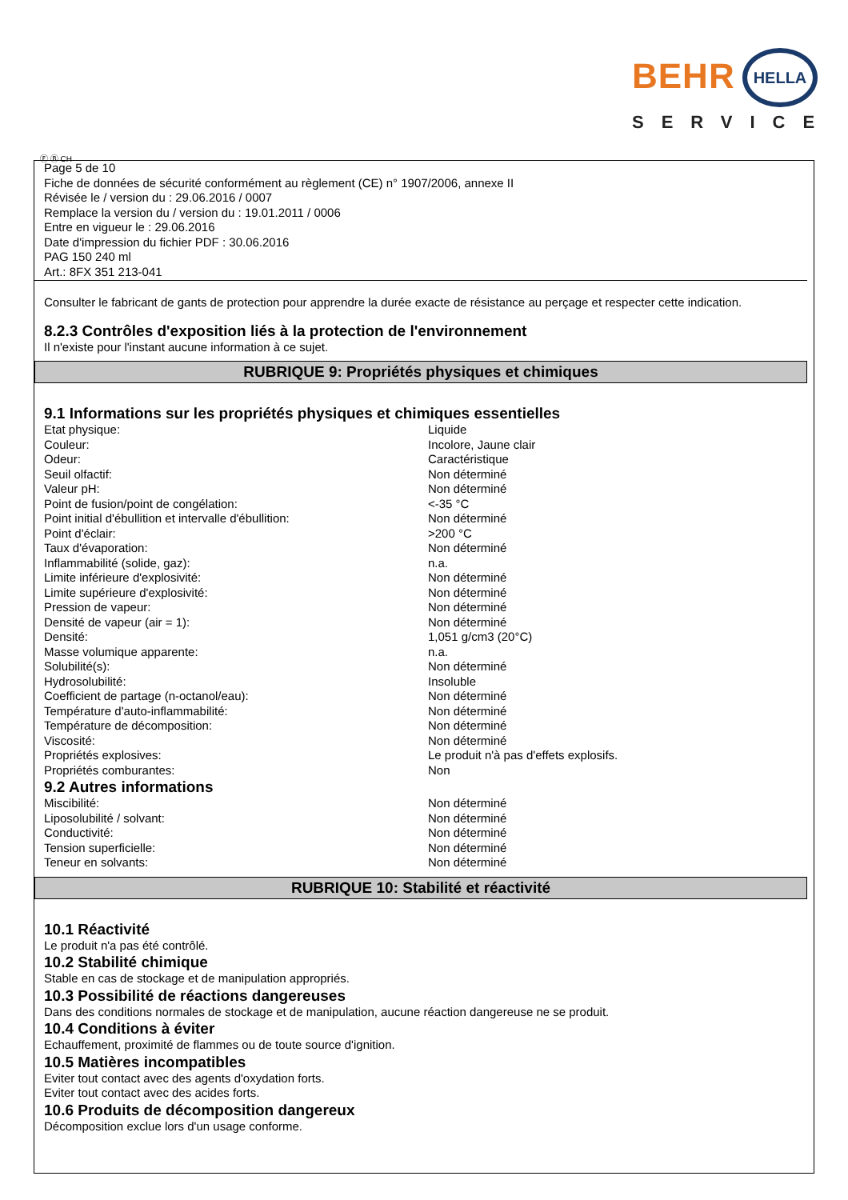BEHR HELLA
SERVICE
Ⓕ Ⓑ CH
Page 5 de 10
Fiche de données de sécurité conformément au règlement (CE) n° 1907/2006, annexe II
Révisée le / version du : 29.06.2016 / 0007
Remplace la version du / version du : 19.01.2011 / 0006
Entre en vigueur le : 29.06.2016
Date d'impression du fichier PDF : 30.06.2016
PAG 150 240 ml
Art.: 8FX 351 213-041
Consulter le fabricant de gants de protection pour apprendre la durée exacte de résistance au perçage et respecter cette indication.
8.2.3 Contrôles d'exposition liés à la protection de l'environnement
Il n'existe pour l'instant aucune information à ce sujet.
RUBRIQUE 9: Propriétés physiques et chimiques
9.1 Informations sur les propriétés physiques et chimiques essentielles
| Etat physique: | Liquide |
| Couleur: | Incolore, Jaune clair |
| Odeur: | Caractéristique |
| Seuil olfactif: | Non déterminé |
| Valeur pH: | Non déterminé |
| Point de fusion/point de congélation: | <-35 °C |
| Point initial d'ébullition et intervalle d'ébullition: | Non déterminé |
| Point d'éclair: | >200 °C |
| Taux d'évaporation: | Non déterminé |
| Inflammabilité (solide, gaz): | n.a. |
| Limite inférieure d'explosivité: | Non déterminé |
| Limite supérieure d'explosivité: | Non déterminé |
| Pression de vapeur: | Non déterminé |
| Densité de vapeur (air = 1): | Non déterminé |
| Densité: | 1,051 g/cm3 (20°C) |
| Masse volumique apparente: | n.a. |
| Solubilité(s): | Non déterminé |
| Hydrosolubilité: | Insoluble |
| Coefficient de partage (n-octanol/eau): | Non déterminé |
| Température d'auto-inflammabilité: | Non déterminé |
| Température de décomposition: | Non déterminé |
| Viscosité: | Non déterminé |
| Propriétés explosives: | Le produit n'à pas d'effets explosifs. |
| Propriétés comburantes: | Non |
9.2 Autres informations
| Miscibilité: | Non déterminé |
| Liposolubilité / solvant: | Non déterminé |
| Conductivité: | Non déterminé |
| Tension superficielle: | Non déterminé |
| Teneur en solvants: | Non déterminé |
RUBRIQUE 10: Stabilité et réactivité
10.1 Réactivité
Le produit n'a pas été contrôlé.
10.2 Stabilité chimique
Stable en cas de stockage et de manipulation appropriés.
10.3 Possibilité de réactions dangereuses
Dans des conditions normales de stockage et de manipulation, aucune réaction dangereuse ne se produit.
10.4 Conditions à éviter
Echauffement, proximité de flammes ou de toute source d'ignition.
10.5 Matières incompatibles
Eviter tout contact avec des agents d'oxydation forts.
Eviter tout contact avec des acides forts.
10.6 Produits de décomposition dangereux
Décomposition exclue lors d'un usage conforme.